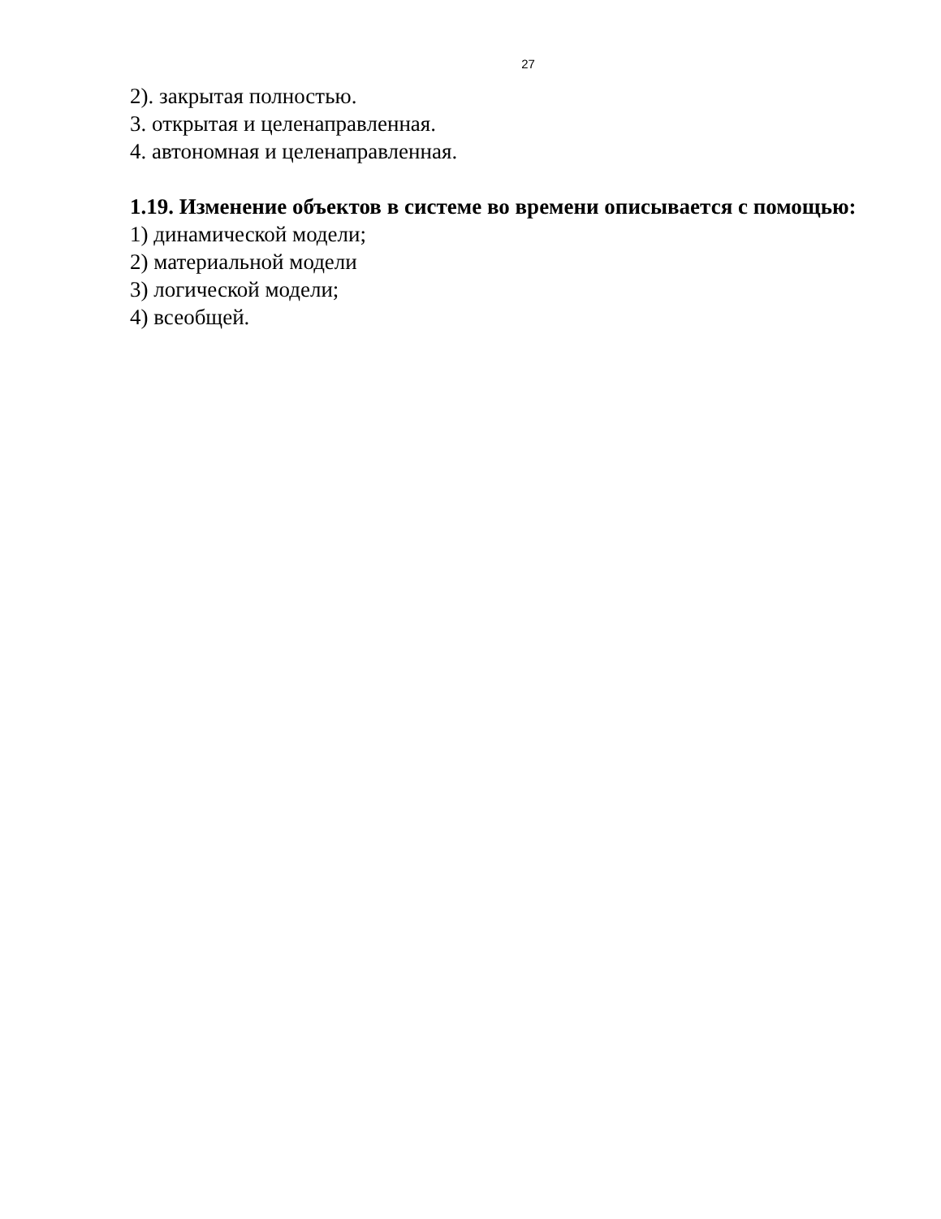27
2). закрытая полностью.
3. открытая и целенаправленная.
4. автономная и целенаправленная.
1.19. Изменение объектов в системе во времени описывается с помощью:
1) динамической модели;
2) материальной модели
3) логической модели;
4) всеобщей.